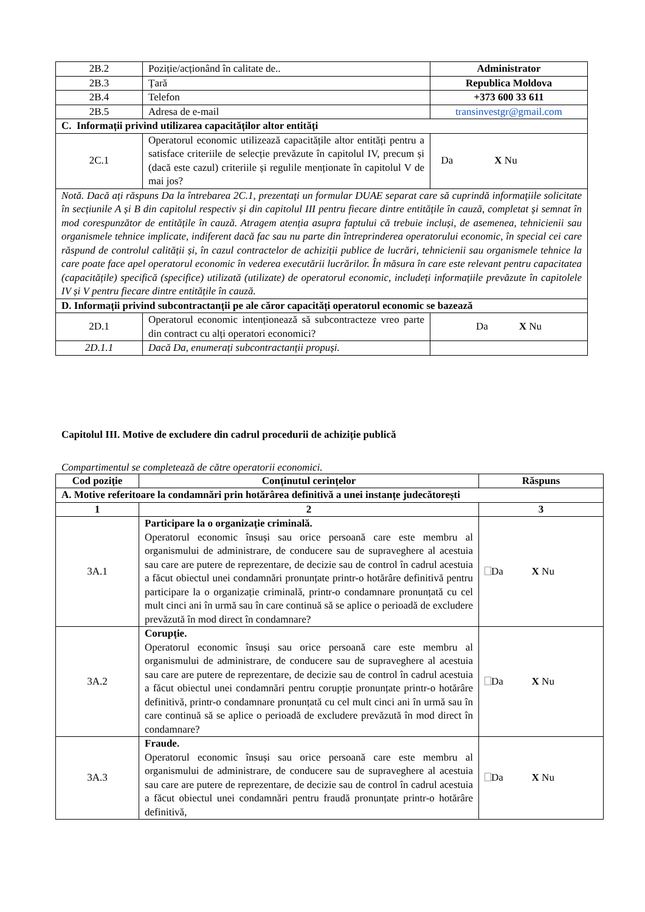| 2B.2 | Poziție/acționând în calitate de.. | Administrator |
| 2B.3 | Țară | Republica Moldova |
| 2B.4 | Telefon | +373 600 33 611 |
| 2B.5 | Adresa de e-mail | transinvestgr@gmail.com |
| C. Informații privind utilizarea capacităților altor entități | | |
| 2C.1 | Operatorul economic utilizează capacitățile altor entități pentru a satisface criteriile de selecție prevăzute în capitolul IV, precum și (dacă este cazul) criteriile și regulile menționate în capitolul V de mai jos? | Da X Nu |
| Notă. Dacă ați răspuns Da la întrebarea 2C.1, prezentați un formular DUAE separat care să cuprindă informațiile solicitate în secțiunile A și B din capitolul respectiv și din capitolul III pentru fiecare dintre entitățile în cauză, completat și semnat în mod corespunzător de entitățile în cauză. Atragem atenția asupra faptului că trebuie incluși, de asemenea, tehnicienii sau organismele tehnice implicate, indiferent dacă fac sau nu parte din întreprinderea operatorului economic, în special cei care răspund de controlul calității și, în cazul contractelor de achiziții publice de lucrări, tehnicienii sau organismele tehnice la care poate face apel operatorul economic în vederea executării lucrărilor. În măsura în care este relevant pentru capacitatea (capacitățile) specifică (specifice) utilizată (utilizate) de operatorul economic, includeți informațiile prevăzute în capitolele IV și V pentru fiecare dintre entitățile în cauză. | | |
| D. Informații privind subcontractanții pe ale căror capacități operatorul economic se bazează | | |
| 2D.1 | Operatorul economic intenționează să subcontracteze vreo parte din contract cu alți operatori economici? | Da X Nu |
| 2D.1.1 | Dacă Da, enumerați subcontractanții propuși. | |
Capitolul III. Motive de excludere din cadrul procedurii de achiziție publică
Compartimentul se completează de către operatorii economici.
| Cod poziție | Conținutul cerințelor | Răspuns |
| --- | --- | --- |
| A. Motive referitoare la condamnări prin hotărârea definitivă a unei instanțe judecătorești | | |
| 1 | 2 | 3 |
| 3A.1 | Participare la o organizație criminală. Operatorul economic însuși sau orice persoană care este membru al organismului de administrare, de conducere sau de supraveghere al acestuia sau care are putere de reprezentare, de decizie sau de control în cadrul acestuia a făcut obiectul unei condamnări pronunțate printr-o hotărâre definitivă pentru participare la o organizație criminală, printr-o condamnare pronunțată cu cel mult cinci ani în urmă sau în care continuă să se aplice o perioadă de excludere prevăzută în mod direct în condamnare? | Da X Nu |
| 3A.2 | Corupție. Operatorul economic însuși sau orice persoană care este membru al organismului de administrare, de conducere sau de supraveghere al acestuia sau care are putere de reprezentare, de decizie sau de control în cadrul acestuia a făcut obiectul unei condamnări pentru corupție pronunțate printr-o hotărâre definitivă, printr-o condamnare pronunțată cu cel mult cinci ani în urmă sau în care continuă să se aplice o perioadă de excludere prevăzută în mod direct în condamnare? | Da X Nu |
| 3A.3 | Fraude. Operatorul economic însuși sau orice persoană care este membru al organismului de administrare, de conducere sau de supraveghere al acestuia sau care are putere de reprezentare, de decizie sau de control în cadrul acestuia a făcut obiectul unei condamnări pentru fraudă pronunțate printr-o hotărâre definitivă, | Da X Nu |